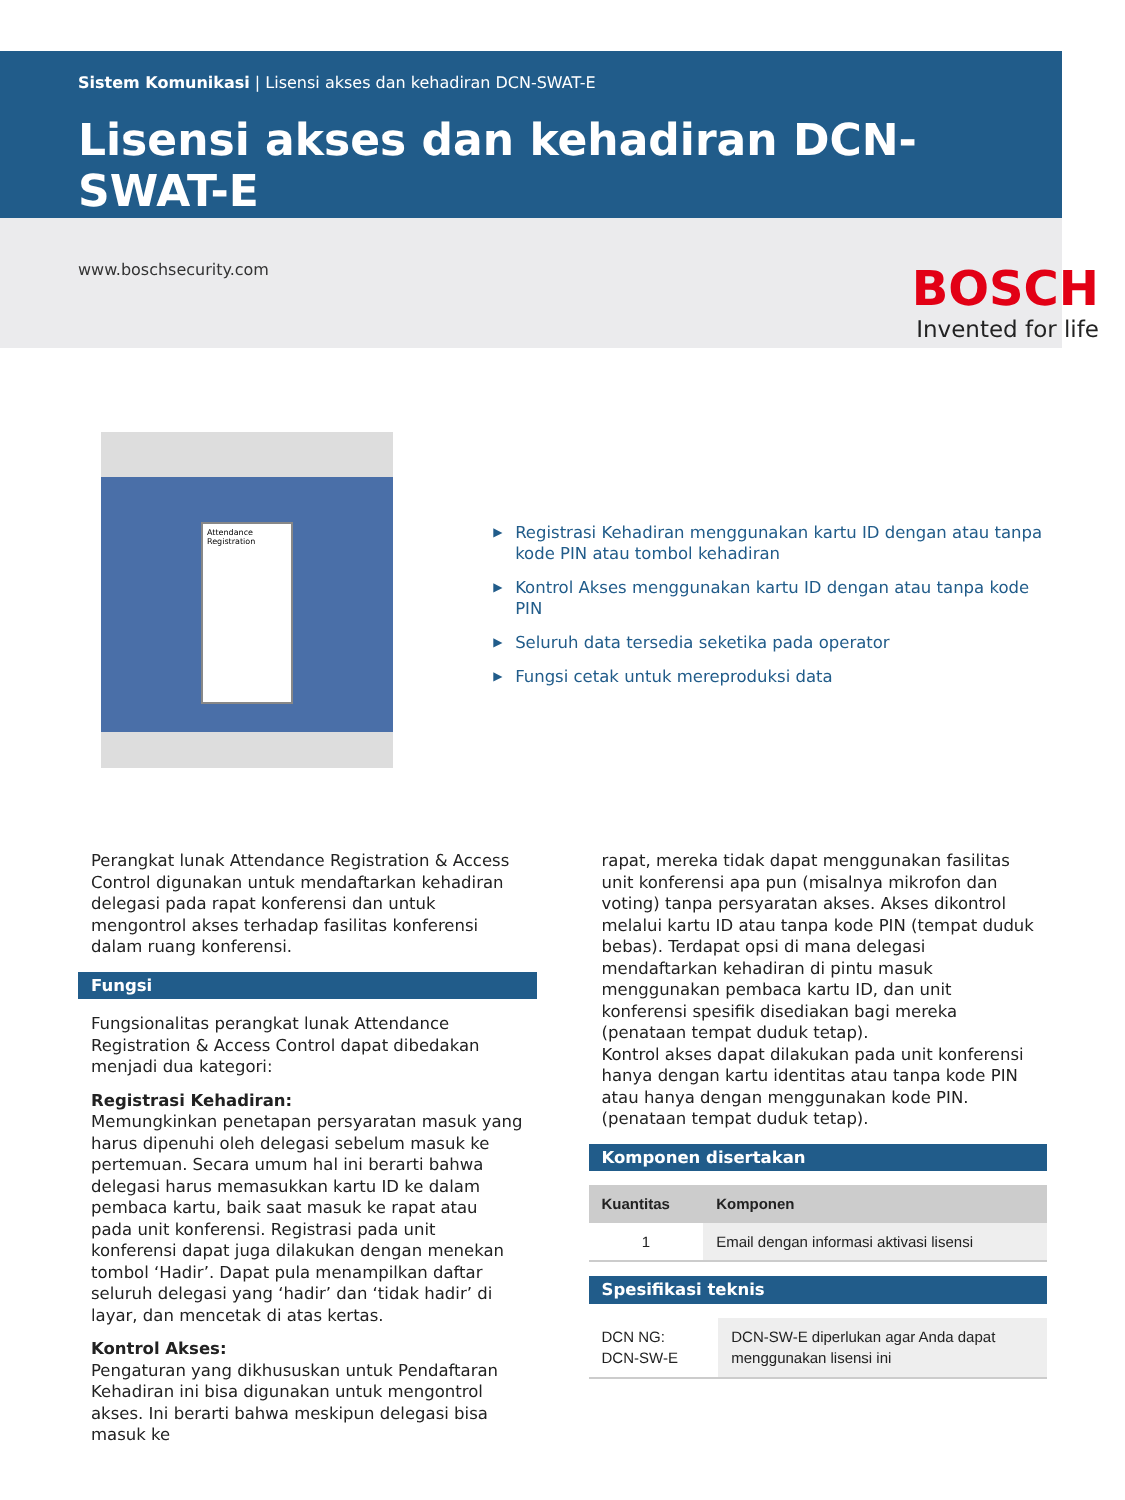Sistem Komunikasi | Lisensi akses dan kehadiran DCN-SWAT-E
Lisensi akses dan kehadiran DCN-SWAT-E
www.boschsecurity.com
BOSCH
Invented for life
Attendance Registration
▶ Registrasi Kehadiran menggunakan kartu ID dengan atau tanpa kode PIN atau tombol kehadiran
▶ Kontrol Akses menggunakan kartu ID dengan atau tanpa kode PIN
▶ Seluruh data tersedia seketika pada operator
▶ Fungsi cetak untuk mereproduksi data
Perangkat lunak Attendance Registration & Access Control digunakan untuk mendaftarkan kehadiran delegasi pada rapat konferensi dan untuk mengontrol akses terhadap fasilitas konferensi dalam ruang konferensi.
Fungsi
Fungsionalitas perangkat lunak Attendance Registration & Access Control dapat dibedakan menjadi dua kategori:
Registrasi Kehadiran:
Memungkinkan penetapan persyaratan masuk yang harus dipenuhi oleh delegasi sebelum masuk ke pertemuan. Secara umum hal ini berarti bahwa delegasi harus memasukkan kartu ID ke dalam pembaca kartu, baik saat masuk ke rapat atau pada unit konferensi. Registrasi pada unit konferensi dapat juga dilakukan dengan menekan tombol ‘Hadir’. Dapat pula menampilkan daftar seluruh delegasi yang ‘hadir’ dan ‘tidak hadir’ di layar, dan mencetak di atas kertas.
Kontrol Akses:
Pengaturan yang dikhususkan untuk Pendaftaran Kehadiran ini bisa digunakan untuk mengontrol akses. Ini berarti bahwa meskipun delegasi bisa masuk ke
rapat, mereka tidak dapat menggunakan fasilitas unit konferensi apa pun (misalnya mikrofon dan voting) tanpa persyaratan akses. Akses dikontrol melalui kartu ID atau tanpa kode PIN (tempat duduk bebas). Terdapat opsi di mana delegasi mendaftarkan kehadiran di pintu masuk menggunakan pembaca kartu ID, dan unit konferensi spesifik disediakan bagi mereka (penataan tempat duduk tetap).
Kontrol akses dapat dilakukan pada unit konferensi hanya dengan kartu identitas atau tanpa kode PIN atau hanya dengan menggunakan kode PIN. (penataan tempat duduk tetap).
Komponen disertakan
| Kuantitas | Komponen |
| --- | --- |
| 1 | Email dengan informasi aktivasi lisensi |
Spesifikasi teknis
| DCN NG: DCN-SW-E | DCN-SW-E diperlukan agar Anda dapat menggunakan lisensi ini |